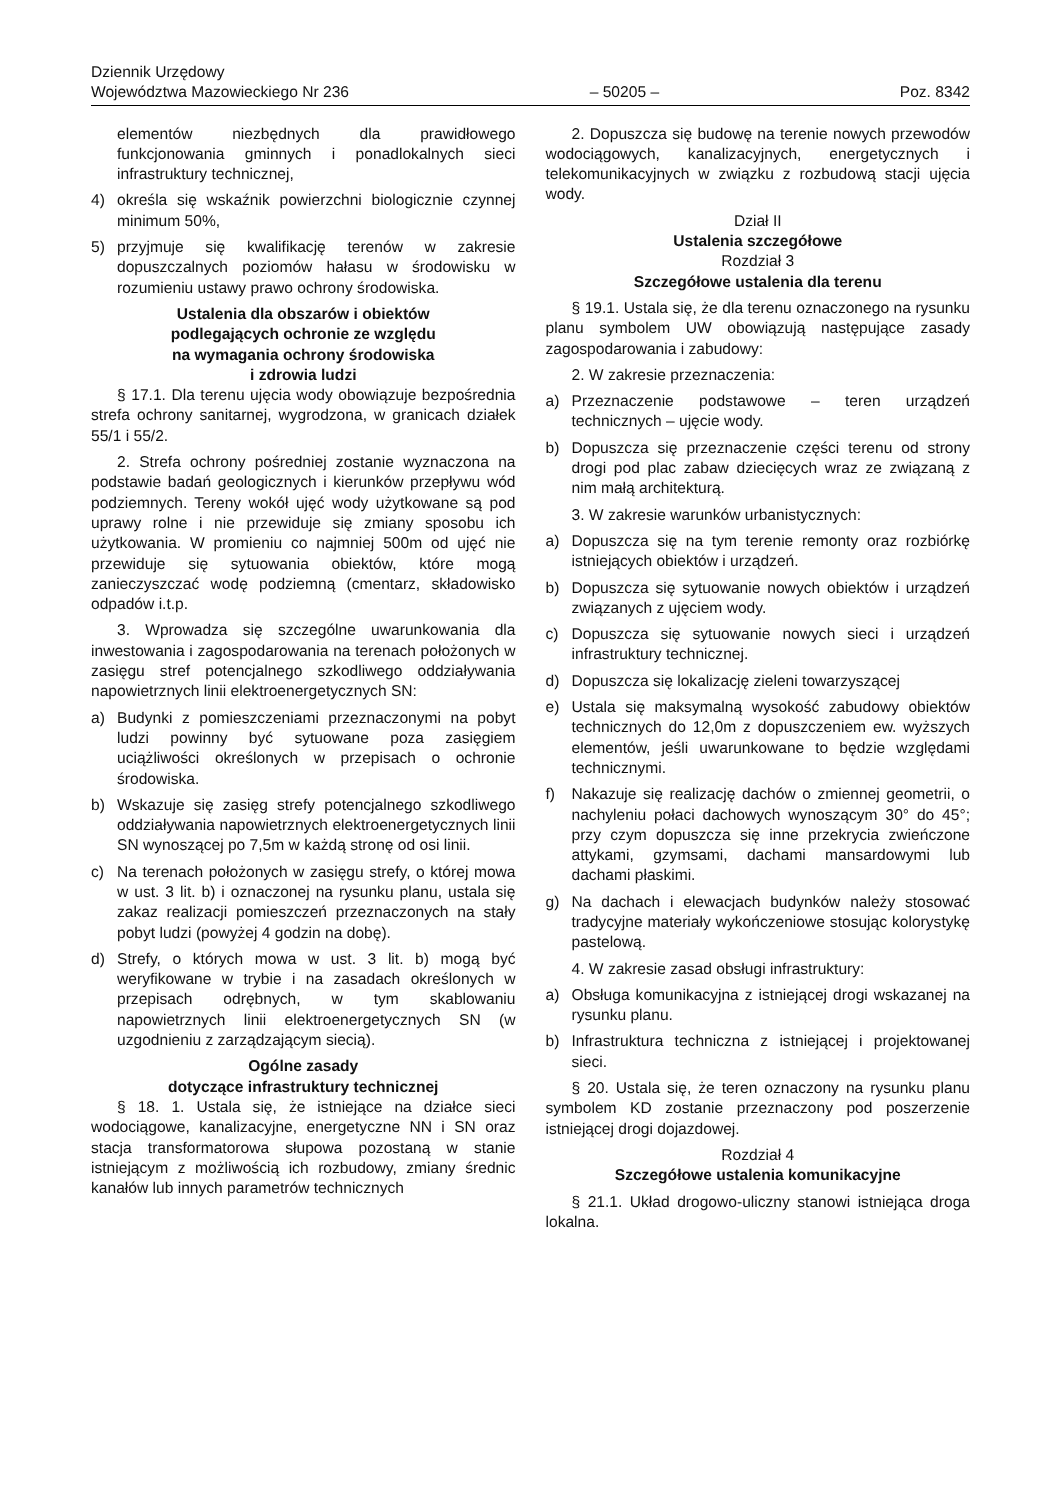Dziennik Urzędowy
Województwa Mazowieckiego Nr 236
– 50205 –
Poz. 8342
elementów niezbędnych dla prawidłowego funkcjonowania gminnych i ponadlokalnych sieci infrastruktury technicznej,
4) określa się wskaźnik powierzchni biologicznie czynnej minimum 50%,
5) przyjmuje się kwalifikację terenów w zakresie dopuszczalnych poziomów hałasu w środowisku w rozumieniu ustawy prawo ochrony środowiska.
Ustalenia dla obszarów i obiektów
podlegających ochronie ze względu
na wymagania ochrony środowiska
i zdrowia ludzi
§ 17.1. Dla terenu ujęcia wody obowiązuje bezpośrednia strefa ochrony sanitarnej, wygrodzona, w granicach działek 55/1 i 55/2.
2. Strefa ochrony pośredniej zostanie wyznaczona na podstawie badań geologicznych i kierunków przepływu wód podziemnych. Tereny wokół ujęć wody użytkowane są pod uprawy rolne i nie przewiduje się zmiany sposobu ich użytkowania. W promieniu co najmniej 500m od ujęć nie przewiduje się sytuowania obiektów, które mogą zanieczyszczać wodę podziemną (cmentarz, składowisko odpadów i.t.p.
3. Wprowadza się szczególne uwarunkowania dla inwestowania i zagospodarowania na terenach położonych w zasięgu stref potencjalnego szkodliwego oddziaływania napowietrznych linii elektroenergetycznych SN:
a) Budynki z pomieszczeniami przeznaczonymi na pobyt ludzi powinny być sytuowane poza zasięgiem uciążliwości określonych w przepisach o ochronie środowiska.
b) Wskazuje się zasięg strefy potencjalnego szkodliwego oddziaływania napowietrznych elektroenergetycznych linii SN wynoszącej po 7,5m w każdą stronę od osi linii.
c) Na terenach położonych w zasięgu strefy, o której mowa w ust. 3 lit. b) i oznaczonej na rysunku planu, ustala się zakaz realizacji pomieszczeń przeznaczonych na stały pobyt ludzi (powyżej 4 godzin na dobę).
d) Strefy, o których mowa w ust. 3 lit. b) mogą być weryfikowane w trybie i na zasadach określonych w przepisach odrębnych, w tym skablowaniu napowietrznych linii elektroenergetycznych SN (w uzgodnieniu z zarządzającym siecią).
Ogólne zasady
dotyczące infrastruktury technicznej
§ 18. 1. Ustala się, że istniejące na działce sieci wodociągowe, kanalizacyjne, energetyczne NN i SN oraz stacja transformatorowa słupowa pozostaną w stanie istniejącym z możliwością ich rozbudowy, zmiany średnic kanałów lub innych parametrów technicznych
2. Dopuszcza się budowę na terenie nowych przewodów wodociągowych, kanalizacyjnych, energetycznych i telekomunikacyjnych w związku z rozbudową stacji ujęcia wody.
Dział II
Ustalenia szczegółowe
Rozdział 3
Szczegółowe ustalenia dla terenu
§ 19.1. Ustala się, że dla terenu oznaczonego na rysunku planu symbolem UW obowiązują następujące zasady zagospodarowania i zabudowy:
2. W zakresie przeznaczenia:
a) Przeznaczenie podstawowe – teren urządzeń technicznych – ujęcie wody.
b) Dopuszcza się przeznaczenie części terenu od strony drogi pod plac zabaw dziecięcych wraz ze związaną z nim małą architekturą.
3. W zakresie warunków urbanistycznych:
a) Dopuszcza się na tym terenie remonty oraz rozbiórkę istniejących obiektów i urządzeń.
b) Dopuszcza się sytuowanie nowych obiektów i urządzeń związanych z ujęciem wody.
c) Dopuszcza się sytuowanie nowych sieci i urządzeń infrastruktury technicznej.
d) Dopuszcza się lokalizację zieleni towarzyszącej
e) Ustala się maksymalną wysokość zabudowy obiektów technicznych do 12,0m z dopuszczeniem ew. wyższych elementów, jeśli uwarunkowane to będzie względami technicznymi.
f) Nakazuje się realizację dachów o zmiennej geometrii, o nachyleniu połaci dachowych wynoszącym 30° do 45°; przy czym dopuszcza się inne przekrycia zwieńczone attykami, gzymsami, dachami mansardowymi lub dachami płaskimi.
g) Na dachach i elewacjach budynków należy stosować tradycyjne materiały wykończeniowe stosując kolorystykę pastelową.
4. W zakresie zasad obsługi infrastruktury:
a) Obsługa komunikacyjna z istniejącej drogi wskazanej na rysunku planu.
b) Infrastruktura techniczna z istniejącej i projektowanej sieci.
§ 20. Ustala się, że teren oznaczony na rysunku planu symbolem KD zostanie przeznaczony pod poszerzenie istniejącej drogi dojazdowej.
Rozdział 4
Szczegółowe ustalenia komunikacyjne
§ 21.1. Układ drogowo-uliczny stanowi istniejąca droga lokalna.